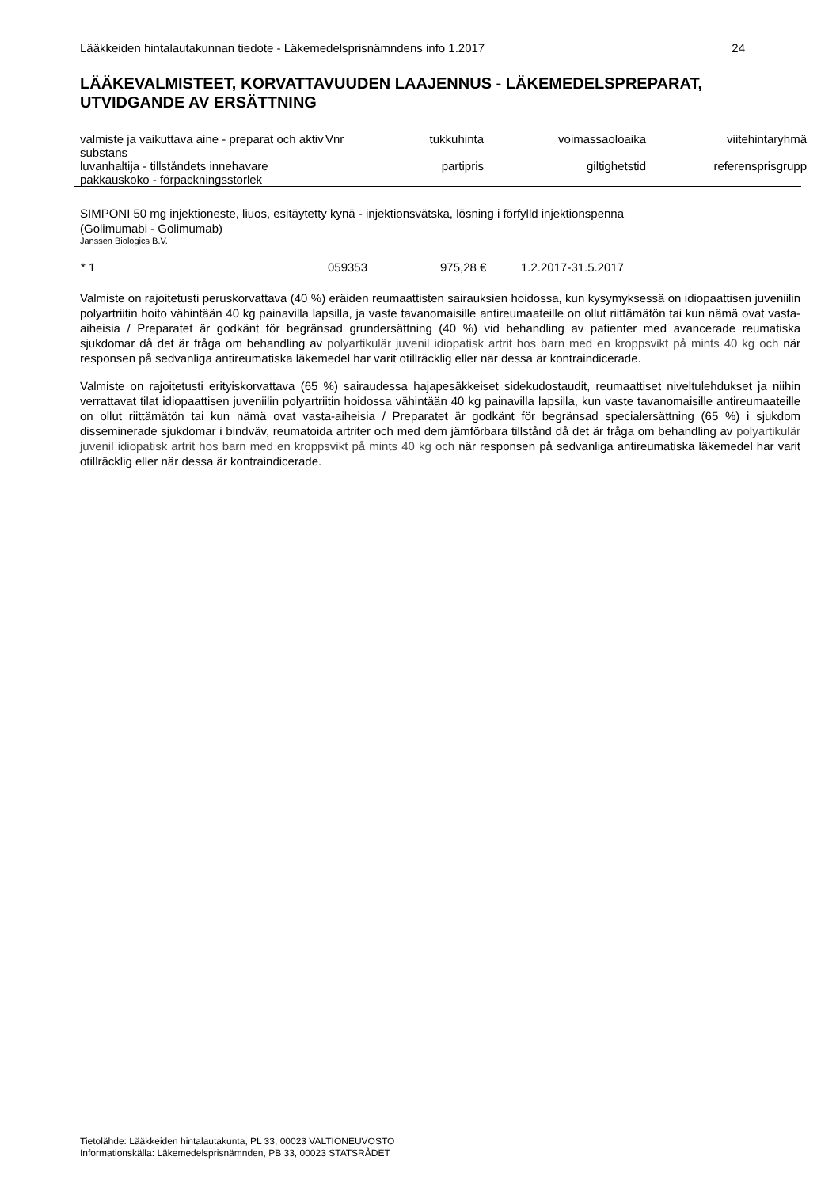Lääkkeiden hintalautakunnan tiedote - Läkemedelsprisnämndens info 1.2017 24
LÄÄKEVALMISTEET, KORVATTAVUUDEN LAAJENNUS - LÄKEMEDELSPREPARAT, UTVIDGANDE AV ERSÄTTNING
| valmiste ja vaikuttava aine - preparat och aktiv substans | Vnr | tukkuhinta | voimassaoloaika | viitehintaryhmä |
| --- | --- | --- | --- | --- |
| luvanhaltija - tillståndets innehavare | | partipris | giltighetstid | referensprisgrupp |
| pakkauskoko - förpackningsstorlek | | | | |
SIMPONI 50 mg injektioneste, liuos, esitäytetty kynä - injektionsvätska, lösning i förfylld injektionspenna
(Golimumabi - Golimumab)
Janssen Biologics B.V.
| * 1 | 059353 | 975,28 € | 1.2.2017-31.5.2017 |
Valmiste on rajoitetusti peruskorvattava (40 %) eräiden reumaattisten sairauksien hoidossa, kun kysymyksessä on idiopaattisen juveniilin polyartriitin hoito vähintään 40 kg painavilla lapsilla, ja vaste tavanomaisille antireumaateille on ollut riittämätön tai kun nämä ovat vasta-aiheisia / Preparatet är godkänt för begränsad grundersättning (40 %) vid behandling av patienter med avancerade reumatiska sjukdomar då det är fråga om behandling av polyartikulär juvenil idiopatisk artrit hos barn med en kroppsvikt på mints 40 kg och när responsen på sedvanliga antireumatiska läkemedel har varit otillräcklig eller när dessa är kontraindicerade.
Valmiste on rajoitetusti erityiskorvattava (65 %) sairaudessa hajapesäkkeiset sidekudostaudit, reumaattiset niveltulehdukset ja niihin verrattavat tilat idiopaattisen juveniilin polyartriitin hoidossa vähintään 40 kg painavilla lapsilla, kun vaste tavanomaisille antireumaateille on ollut riittämätön tai kun nämä ovat vasta-aiheisia / Preparatet är godkänt för begränsad specialersättning (65 %) i sjukdom disseminerade sjukdomar i bindväv, reumatoida artriter och med dem jämförbara tillstånd då det är fråga om behandling av polyartikulär juvenil idiopatisk artrit hos barn med en kroppsvikt på mints 40 kg och när responsen på sedvanliga antireumatiska läkemedel har varit otillräcklig eller när dessa är kontraindicerade.
Tietolähde: Lääkkeiden hintalautakunta, PL 33, 00023 VALTIONEUVOSTO
Informationskälla: Läkemedelsprisnämnden, PB 33, 00023 STATSRÅDET